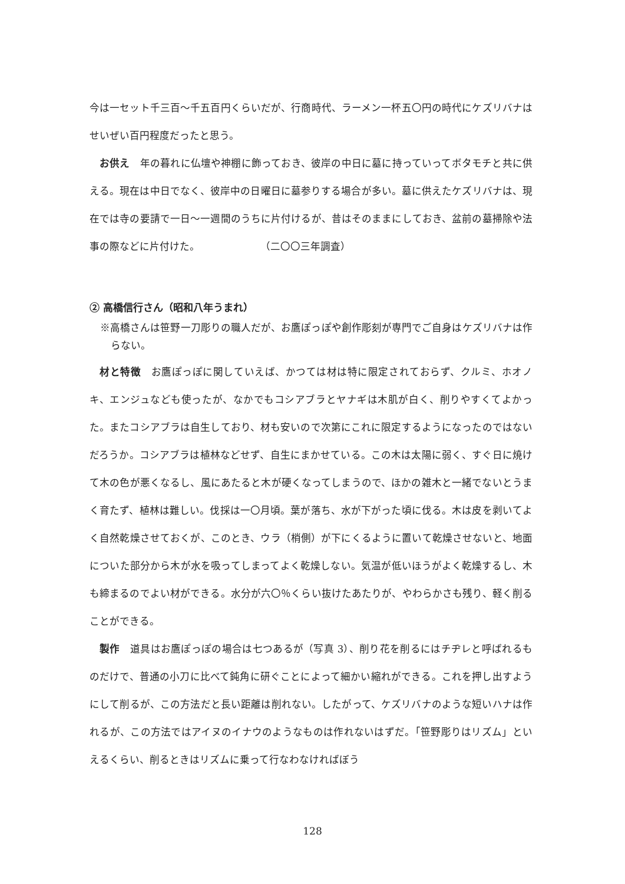今は一セット千三百～千五百円くらいだが、行商時代、ラーメン一杯五〇円の時代にケズリバナはせいぜい百円程度だったと思う。
お供え　年の暮れに仏壇や神棚に飾っておき、彼岸の中日に墓に持っていってボタモチと共に供える。現在は中日でなく、彼岸中の日曜日に墓参りする場合が多い。墓に供えたケズリバナは、現在では寺の要請で一日～一週間のうちに片付けるが、昔はそのままにしておき、盆前の墓掃除や法事の際などに片付けた。　　　　　　　（二〇〇三年調査）
② 高橋信行さん（昭和八年うまれ）
※高橋さんは笹野一刀彫りの職人だが、お鷹ぽっぽや創作彫刻が専門でご自身はケズリバナは作らない。
材と特徴　お鷹ぽっぽに関していえば、かつては材は特に限定されておらず、クルミ、ホオノキ、エンジュなども使ったが、なかでもコシアブラとヤナギは木肌が白く、削りやすくてよかった。またコシアブラは自生しており、材も安いので次第にこれに限定するようになったのではないだろうか。コシアブラは植林などせず、自生にまかせている。この木は太陽に弱く、すぐ日に焼けて木の色が悪くなるし、風にあたると木が硬くなってしまうので、ほかの雑木と一緒でないとうまく育たず、植林は難しい。伐採は一〇月頃。葉が落ち、水が下がった頃に伐る。木は皮を剥いてよく自然乾燥させておくが、このとき、ウラ（梢側）が下にくるように置いて乾燥させないと、地面についた部分から木が水を吸ってしまってよく乾燥しない。気温が低いほうがよく乾燥するし、木も締まるのでよい材ができる。水分が六〇％くらい抜けたあたりが、やわらかさも残り、軽く削ることができる。
製作　道具はお鷹ぽっぽの場合は七つあるが（写真 3）、削り花を削るにはチヂレと呼ばれるものだけで、普通の小刀に比べて鈍角に研ぐことによって細かい縮れができる。これを押し出すようにして削るが、この方法だと長い距離は削れない。したがって、ケズリバナのような短いハナは作れるが、この方法ではアイヌのイナウのようなものは作れないはずだ。「笹野彫りはリズム」といえるくらい、削るときはリズムに乗って行なわなければぼう
128